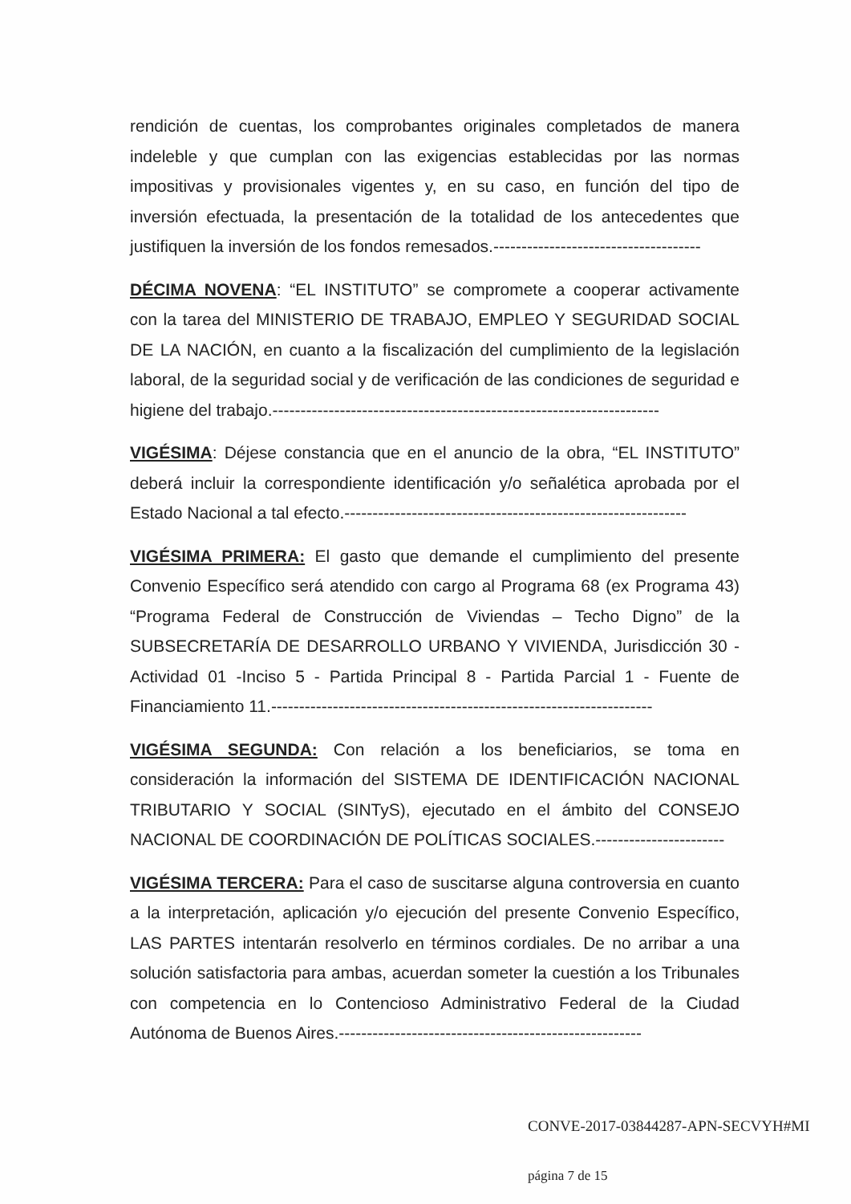rendición de cuentas, los comprobantes originales completados de manera indeleble y que cumplan con las exigencias establecidas por las normas impositivas y provisionales vigentes y, en su caso, en función del tipo de inversión efectuada, la presentación de la totalidad de los antecedentes que justifiquen la inversión de los fondos remesados.-------------------------------------
DÉCIMA NOVENA: “EL INSTITUTO” se compromete a cooperar activamente con la tarea del MINISTERIO DE TRABAJO, EMPLEO Y SEGURIDAD SOCIAL DE LA NACIÓN, en cuanto a la fiscalización del cumplimiento de la legislación laboral, de la seguridad social y de verificación de las condiciones de seguridad e higiene del trabajo.---------------------------------------------------------------------
VIGÉSIMA: Déjese constancia que en el anuncio de la obra, “EL INSTITUTO” deberá incluir la correspondiente identificación y/o señalética aprobada por el Estado Nacional a tal efecto.-------------------------------------------------------------
VIGÉSIMA PRIMERA: El gasto que demande el cumplimiento del presente Convenio Específico será atendido con cargo al Programa 68 (ex Programa 43) “Programa Federal de Construcción de Viviendas – Techo Digno” de la SUBSECRETARÍA DE DESARROLLO URBANO Y VIVIENDA, Jurisdicción 30 - Actividad 01 -Inciso 5 - Partida Principal 8 - Partida Parcial 1 - Fuente de Financiamiento 11.--------------------------------------------------------------------
VIGÉSIMA SEGUNDA: Con relación a los beneficiarios, se toma en consideración la información del SISTEMA DE IDENTIFICACIÓN NACIONAL TRIBUTARIO Y SOCIAL (SINTyS), ejecutado en el ámbito del CONSEJO NACIONAL DE COORDINACIÓN DE POLÍTICAS SOCIALES.-----------------------
VIGÉSIMA TERCERA: Para el caso de suscitarse alguna controversia en cuanto a la interpretación, aplicación y/o ejecución del presente Convenio Específico, LAS PARTES intentarán resolverlo en términos cordiales. De no arribar a una solución satisfactoria para ambas, acuerdan someter la cuestión a los Tribunales con competencia en lo Contencioso Administrativo Federal de la Ciudad Autónoma de Buenos Aires.------------------------------------------------------
CONVE-2017-03844287-APN-SECVYH#MI
página 7 de 15